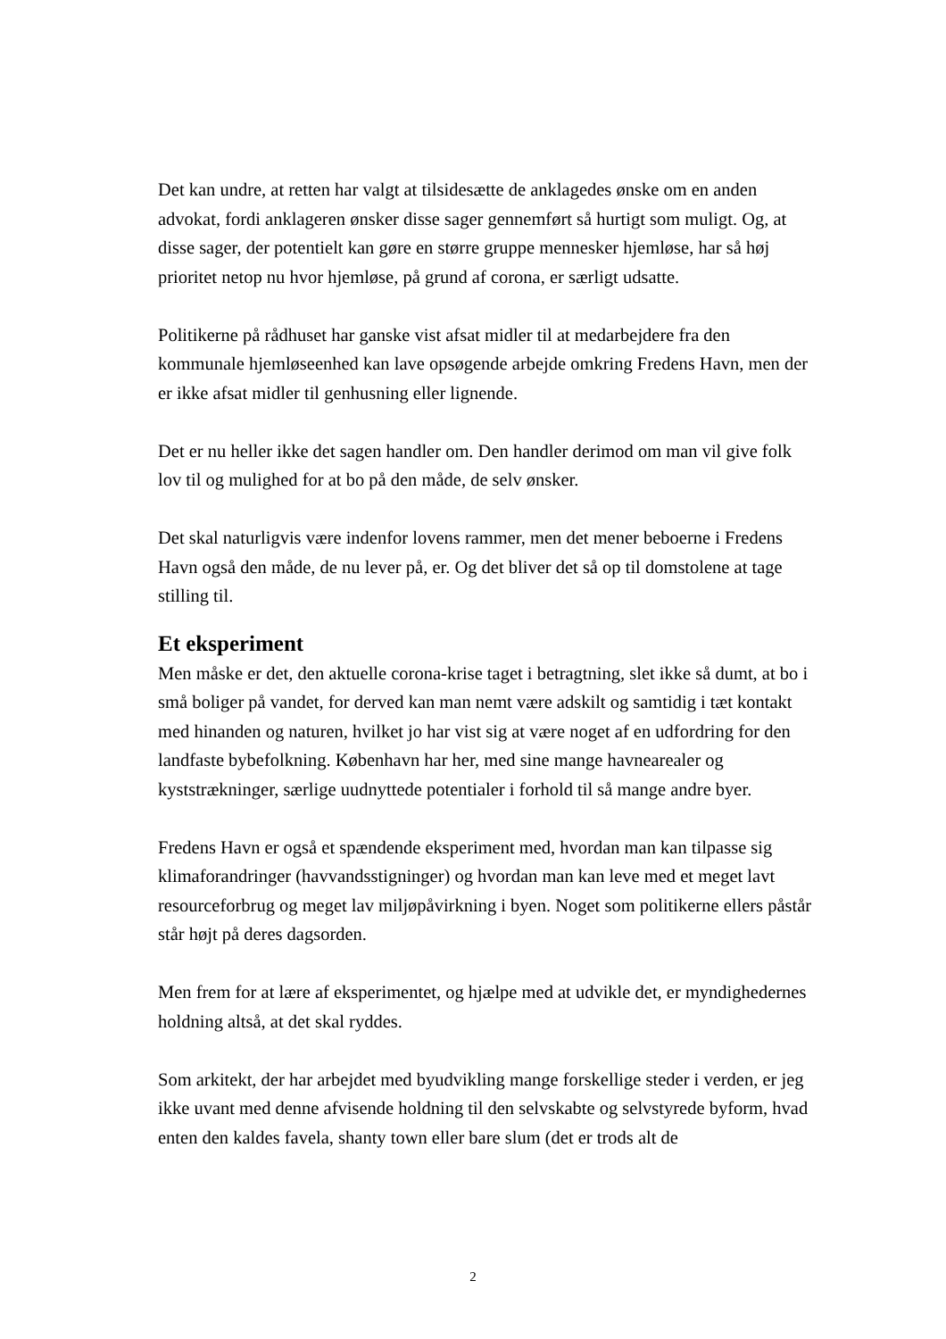Det kan undre, at retten har valgt at tilsidesætte de anklagedes ønske om en anden advokat, fordi anklageren ønsker disse sager gennemført så hurtigt som muligt. Og, at disse sager, der potentielt kan gøre en større gruppe mennesker hjemløse, har så høj prioritet netop nu hvor hjemløse, på grund af corona, er særligt udsatte.
Politikerne på rådhuset har ganske vist afsat midler til at medarbejdere fra den kommunale hjemløseenhed kan lave opsøgende arbejde omkring Fredens Havn, men der er ikke afsat midler til genhusning eller lignende.
Det er nu heller ikke det sagen handler om. Den handler derimod om man vil give folk lov til og mulighed for at bo på den måde, de selv ønsker.
Det skal naturligvis være indenfor lovens rammer, men det mener beboerne i Fredens Havn også den måde, de nu lever på, er. Og det bliver det så op til domstolene at tage stilling til.
Et eksperiment
Men måske er det, den aktuelle corona-krise taget i betragtning, slet ikke så dumt, at bo i små boliger på vandet, for derved kan man nemt være adskilt og samtidig i tæt kontakt med hinanden og naturen, hvilket jo har vist sig at være noget af en udfordring for den landfaste bybefolkning. København har her, med sine mange havnearealer og kyststrækninger, særlige uudnyttede potentialer i forhold til så mange andre byer.
Fredens Havn er også et spændende eksperiment med, hvordan man kan tilpasse sig klimaforandringer (havvandsstigninger) og hvordan man kan leve med et meget lavt resourceforbrug og meget lav miljøpåvirkning i byen. Noget som politikerne ellers påstår står højt på deres dagsorden.
Men frem for at lære af eksperimentet, og hjælpe med at udvikle det, er myndighedernes holdning altså, at det skal ryddes.
Som arkitekt, der har arbejdet med byudvikling mange forskellige steder i verden, er jeg ikke uvant med denne afvisende holdning til den selvskabte og selvstyrede byform, hvad enten den kaldes favela, shanty town eller bare slum (det er trods alt de
2